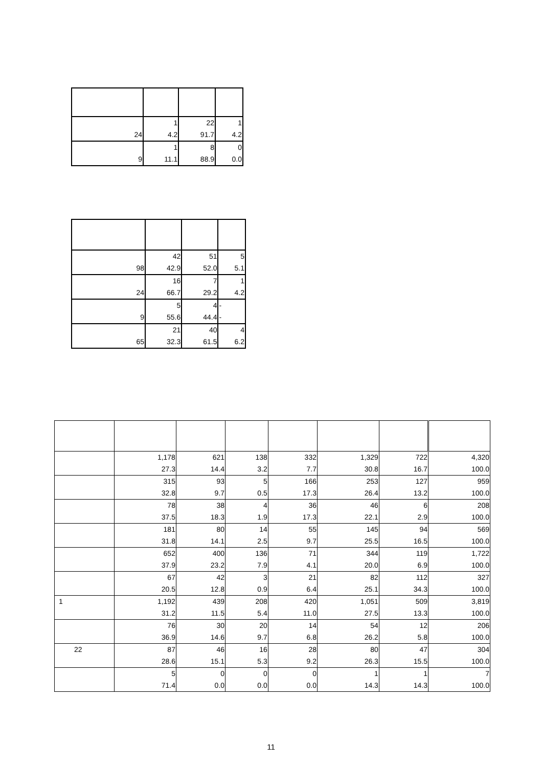| 24 | 1 4.2 | 22 91.7 | 1 4.2 |
| 9 | 1 11.1 | 8 88.9 | 0 0.0 |
| 98 | 42 42.9 | 51 52.0 | 5 5.1 |
| 24 | 16 66.7 | 7 29.2 | 1 4.2 |
| 9 | 5 55.6 | 4 44.4 | - - |
| 65 | 21 32.3 | 40 61.5 | 4 6.2 |
| | 1,178 27.3 | 621 14.4 | 138 3.2 | 332 7.7 | 1,329 30.8 | 722 16.7 | 4,320 100.0 |
| | 315 32.8 | 93 9.7 | 5 0.5 | 166 17.3 | 253 26.4 | 127 13.2 | 959 100.0 |
| | 78 37.5 | 38 18.3 | 4 1.9 | 36 17.3 | 46 22.1 | 6 2.9 | 208 100.0 |
| | 181 31.8 | 80 14.1 | 14 2.5 | 55 9.7 | 145 25.5 | 94 16.5 | 569 100.0 |
| | 652 37.9 | 400 23.2 | 136 7.9 | 71 4.1 | 344 20.0 | 119 6.9 | 1,722 100.0 |
| | 67 20.5 | 42 12.8 | 3 0.9 | 21 6.4 | 82 25.1 | 112 34.3 | 327 100.0 |
| 1 | 1,192 31.2 | 439 11.5 | 208 5.4 | 420 11.0 | 1,051 27.5 | 509 13.3 | 3,819 100.0 |
| | 76 36.9 | 30 14.6 | 20 9.7 | 14 6.8 | 54 26.2 | 12 5.8 | 206 100.0 |
| 22 | 87 28.6 | 46 15.1 | 16 5.3 | 28 9.2 | 80 26.3 | 47 15.5 | 304 100.0 |
| | 5 71.4 | 0 0.0 | 0 0.0 | 0 0.0 | 1 14.3 | 1 14.3 | 7 100.0 |
11